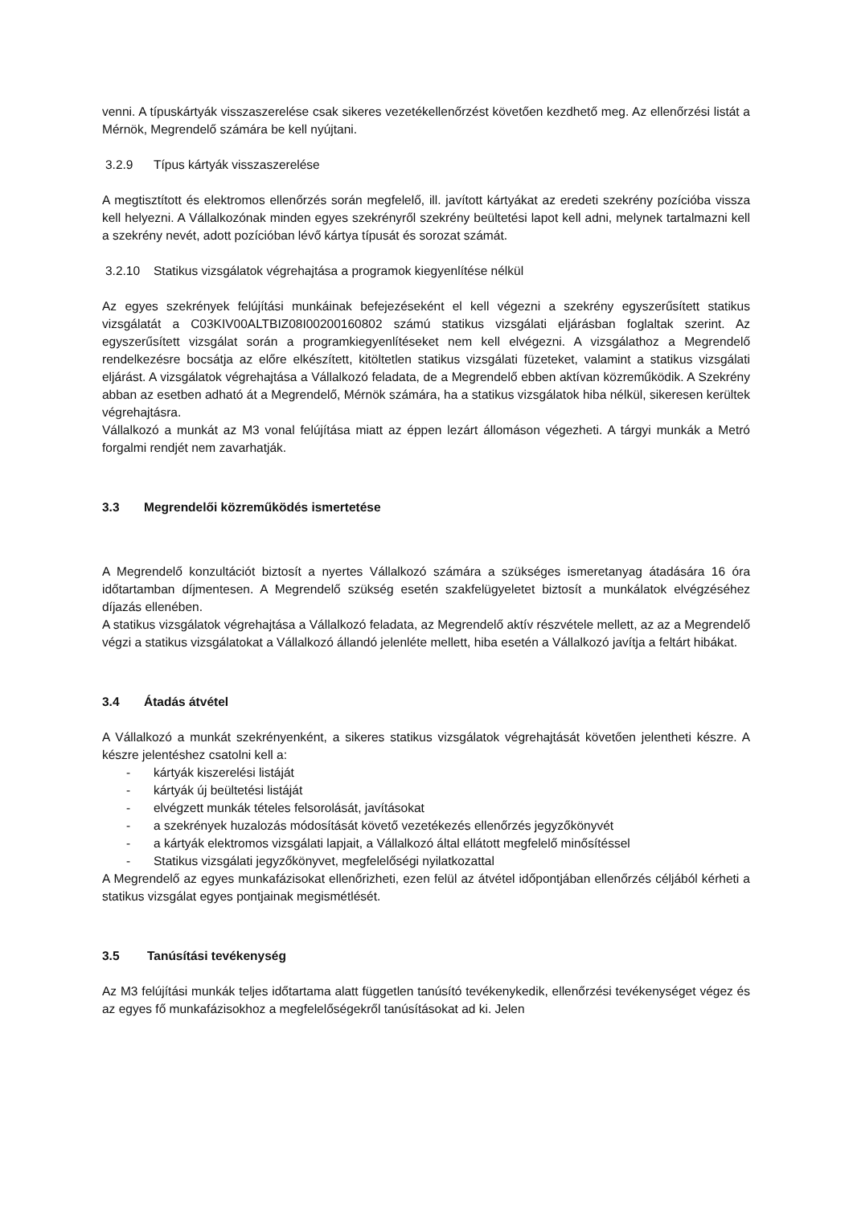venni. A típuskártyák visszaszerelése csak sikeres vezetékellenőrzést követően kezdhető meg. Az ellenőrzési listát a Mérnök, Megrendelő számára be kell nyújtani.
3.2.9 Típus kártyák visszaszerelése
A megtisztított és elektromos ellenőrzés során megfelelő, ill. javított kártyákat az eredeti szekrény pozícióba vissza kell helyezni. A Vállalkozónak minden egyes szekrényről szekrény beültetési lapot kell adni, melynek tartalmazni kell a szekrény nevét, adott pozícióban lévő kártya típusát és sorozat számát.
3.2.10 Statikus vizsgálatok végrehajtása a programok kiegyenlítése nélkül
Az egyes szekrények felújítási munkáinak befejezéseként el kell végezni a szekrény egyszerűsített statikus vizsgálatát a C03KIV00ALTBIZ08I00200160802 számú statikus vizsgálati eljárásban foglaltak szerint. Az egyszerűsített vizsgálat során a programkiegyenlítéseket nem kell elvégezni. A vizsgálathoz a Megrendelő rendelkezésre bocsátja az előre elkészített, kitöltetlen statikus vizsgálati füzeteket, valamint a statikus vizsgálati eljárást. A vizsgálatok végrehajtása a Vállalkozó feladata, de a Megrendelő ebben aktívan közreműködik. A Szekrény abban az esetben adható át a Megrendelő, Mérnök számára, ha a statikus vizsgálatok hiba nélkül, sikeresen kerültek végrehajtásra.
Vállalkozó a munkát az M3 vonal felújítása miatt az éppen lezárt állomáson végezheti. A tárgyi munkák a Metró forgalmi rendjét nem zavarhatják.
3.3 Megrendelői közreműködés ismertetése
A Megrendelő konzultációt biztosít a nyertes Vállalkozó számára a szükséges ismeretanyag átadására 16 óra időtartamban díjmentesen. A Megrendelő szükség esetén szakfelügyeletet biztosít a munkálatok elvégzéséhez díjazás ellenében.
A statikus vizsgálatok végrehajtása a Vállalkozó feladata, az Megrendelő aktív részvétele mellett, az az a Megrendelő végzi a statikus vizsgálatokat a Vállalkozó állandó jelenléte mellett, hiba esetén a Vállalkozó javítja a feltárt hibákat.
3.4 Átadás átvétel
A Vállalkozó a munkát szekrényenként, a sikeres statikus vizsgálatok végrehajtását követően jelentheti készre. A készre jelentéshez csatolni kell a:
- kártyák kiszerelési listáját
- kártyák új beültetési listáját
- elvégzett munkák tételes felsorolását, javításokat
- a szekrények huzalozás módosítását követő vezetékezés ellenőrzés jegyzőkönyvét
- a kártyák elektromos vizsgálati lapjait, a Vállalkozó által ellátott megfelelő minősítéssel
- Statikus vizsgálati jegyzőkönyvet, megfelelőségi nyilatkozattal
A Megrendelő az egyes munkafázisokat ellenőrizheti, ezen felül az átvétel időpontjában ellenőrzés céljából kérheti a statikus vizsgálat egyes pontjainak megismétlését.
3.5 Tanúsítási tevékenység
Az M3 felújítási munkák teljes időtartama alatt független tanúsító tevékenykedik, ellenőrzési tevékenységet végez és az egyes fő munkafázisokhoz a megfelelőségekről tanúsításokat ad ki. Jelen